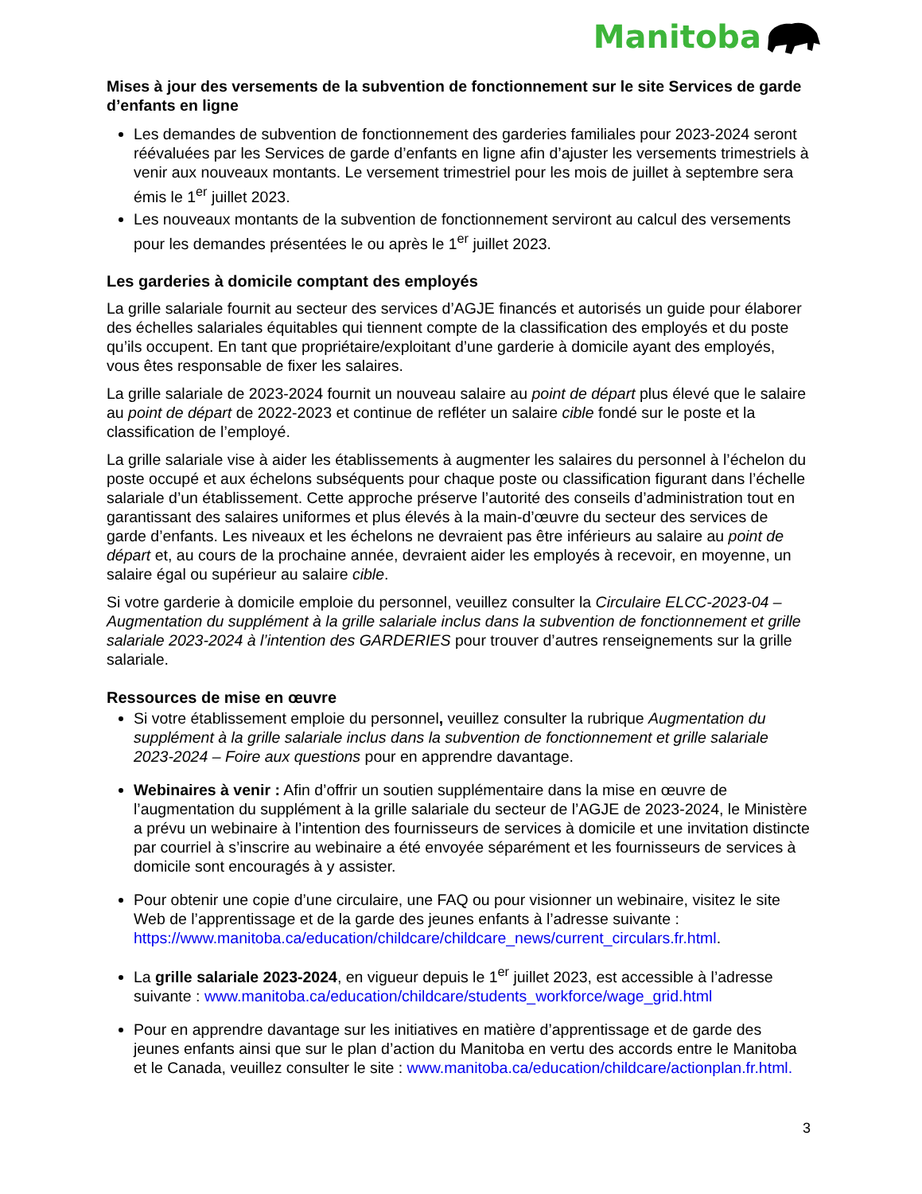Manitoba
Mises à jour des versements de la subvention de fonctionnement sur le site Services de garde d’enfants en ligne
Les demandes de subvention de fonctionnement des garderies familiales pour 2023-2024 seront réévaluées par les Services de garde d’enfants en ligne afin d’ajuster les versements trimestriels à venir aux nouveaux montants. Le versement trimestriel pour les mois de juillet à septembre sera émis le 1<sup>er</sup> juillet 2023.
Les nouveaux montants de la subvention de fonctionnement serviront au calcul des versements pour les demandes présentées le ou après le 1<sup>er</sup> juillet 2023.
Les garderies à domicile comptant des employés
La grille salariale fournit au secteur des services d’AGJE financés et autorisés un guide pour élaborer des échelles salariales équitables qui tiennent compte de la classification des employés et du poste qu’ils occupent. En tant que propriétaire/exploitant d’une garderie à domicile ayant des employés, vous êtes responsable de fixer les salaires.
La grille salariale de 2023-2024 fournit un nouveau salaire au point de départ plus élevé que le salaire au point de départ de 2022-2023 et continue de refléter un salaire cible fondé sur le poste et la classification de l’employé.
La grille salariale vise à aider les établissements à augmenter les salaires du personnel à l’échelon du poste occupé et aux échelons subséquents pour chaque poste ou classification figurant dans l’échelle salariale d’un établissement. Cette approche préserve l’autorité des conseils d’administration tout en garantissant des salaires uniformes et plus élevés à la main-d’œuvre du secteur des services de garde d’enfants. Les niveaux et les échelons ne devraient pas être inférieurs au salaire au point de départ et, au cours de la prochaine année, devraient aider les employés à recevoir, en moyenne, un salaire égal ou supérieur au salaire cible.
Si votre garderie à domicile emploie du personnel, veuillez consulter la Circulaire ELCC-2023-04 – Augmentation du supplément à la grille salariale inclus dans la subvention de fonctionnement et grille salariale 2023-2024 à l’intention des GARDERIES pour trouver d’autres renseignements sur la grille salariale.
Ressources de mise en œuvre
Si votre établissement emploie du personnel, veuillez consulter la rubrique Augmentation du supplément à la grille salariale inclus dans la subvention de fonctionnement et grille salariale 2023-2024 – Foire aux questions pour en apprendre davantage.
Webinaires à venir : Afin d’offrir un soutien supplémentaire dans la mise en œuvre de l’augmentation du supplément à la grille salariale du secteur de l’AGJE de 2023-2024, le Ministère a prévu un webinaire à l’intention des fournisseurs de services à domicile et une invitation distincte par courriel à s’inscrire au webinaire a été envoyée séparément et les fournisseurs de services à domicile sont encouragés à y assister.
Pour obtenir une copie d’une circulaire, une FAQ ou pour visionner un webinaire, visitez le site Web de l’apprentissage et de la garde des jeunes enfants à l’adresse suivante : https://www.manitoba.ca/education/childcare/childcare_news/current_circulars.fr.html.
La grille salariale 2023-2024, en vigueur depuis le 1<sup>er</sup> juillet 2023, est accessible à l’adresse suivante : www.manitoba.ca/education/childcare/students_workforce/wage_grid.html
Pour en apprendre davantage sur les initiatives en matière d’apprentissage et de garde des jeunes enfants ainsi que sur le plan d’action du Manitoba en vertu des accords entre le Manitoba et le Canada, veuillez consulter le site : www.manitoba.ca/education/childcare/actionplan.fr.html.
3